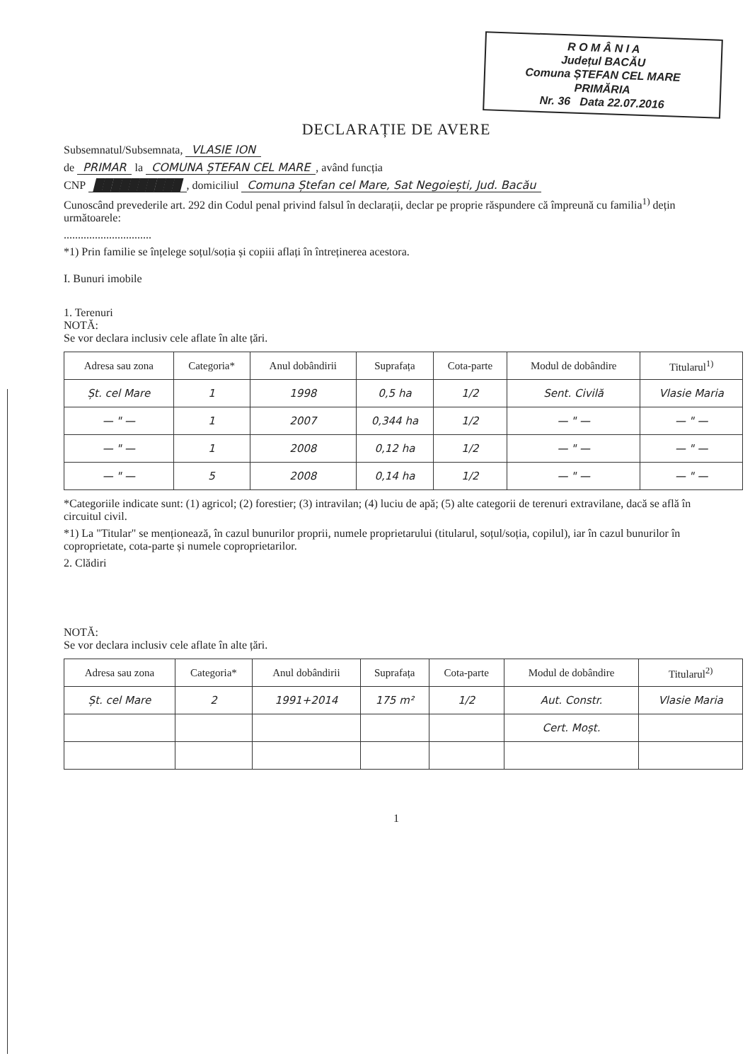R O M Â N I A
Județul BACĂU
Comuna ȘTEFAN CEL MARE
PRIMĂRIA
Nr. 36 Data 22.07.2016
DECLARAȚIE DE AVERE
Subsemnatul/Subsemnata, VLASIE ION
de PRIMAR la COMUNA ȘTEFAN CEL MARE, având funcția
CNP ██████████, domiciliul Comuna Ștefan cel Mare, Sat Negoiești, Jud. Bacău
Cunoscând prevederile art. 292 din Codul penal privind falsul în declarații, declar pe proprie răspundere că împreună cu familia<sup>1)</sup> dețin următoarele:
...............................
*1) Prin familie se înțelege soțul/soția și copiii aflați în întreținerea acestora.
I. Bunuri imobile
1. Terenuri
NOTĂ:
Se vor declara inclusiv cele aflate în alte țări.
| Adresa sau zona | Categoria* | Anul dobândirii | Suprafața | Cota-parte | Modul de dobândire | Titularul<sup>1)</sup> |
| --- | --- | --- | --- | --- | --- | --- |
| Șt. cel Mare | 1 | 1998 | 0,5 ha | 1/2 | Sent. Civilă | Vlasie Maria |
| — " — | 1 | 2007 | 0,344 ha | 1/2 | — " — | — " — |
| — " — | 1 | 2008 | 0,12 ha | 1/2 | — " — | — " — |
| — " — | 5 | 2008 | 0,14 ha | 1/2 | — " — | — " — |
*Categoriile indicate sunt: (1) agricol; (2) forestier; (3) intravilan; (4) luciu de apă; (5) alte categorii de terenuri extravilane, dacă se află în circuitul civil.
*1) La "Titular" se menționează, în cazul bunurilor proprii, numele proprietarului (titularul, soțul/soția, copilul), iar în cazul bunurilor în coproprietate, cota-parte și numele coproprietarilor.
2. Clădiri
NOTĂ:
Se vor declara inclusiv cele aflate în alte țări.
| Adresa sau zona | Categoria* | Anul dobândirii | Suprafața | Cota-parte | Modul de dobândire | Titularul<sup>2)</sup> |
| --- | --- | --- | --- | --- | --- | --- |
| Șt. cel Mare | 2 | 1991+2014 | 175 m² | 1/2 | Aut. Constr. | Vlasie Maria |
| | | | | | Cert. Moșt. | |
1